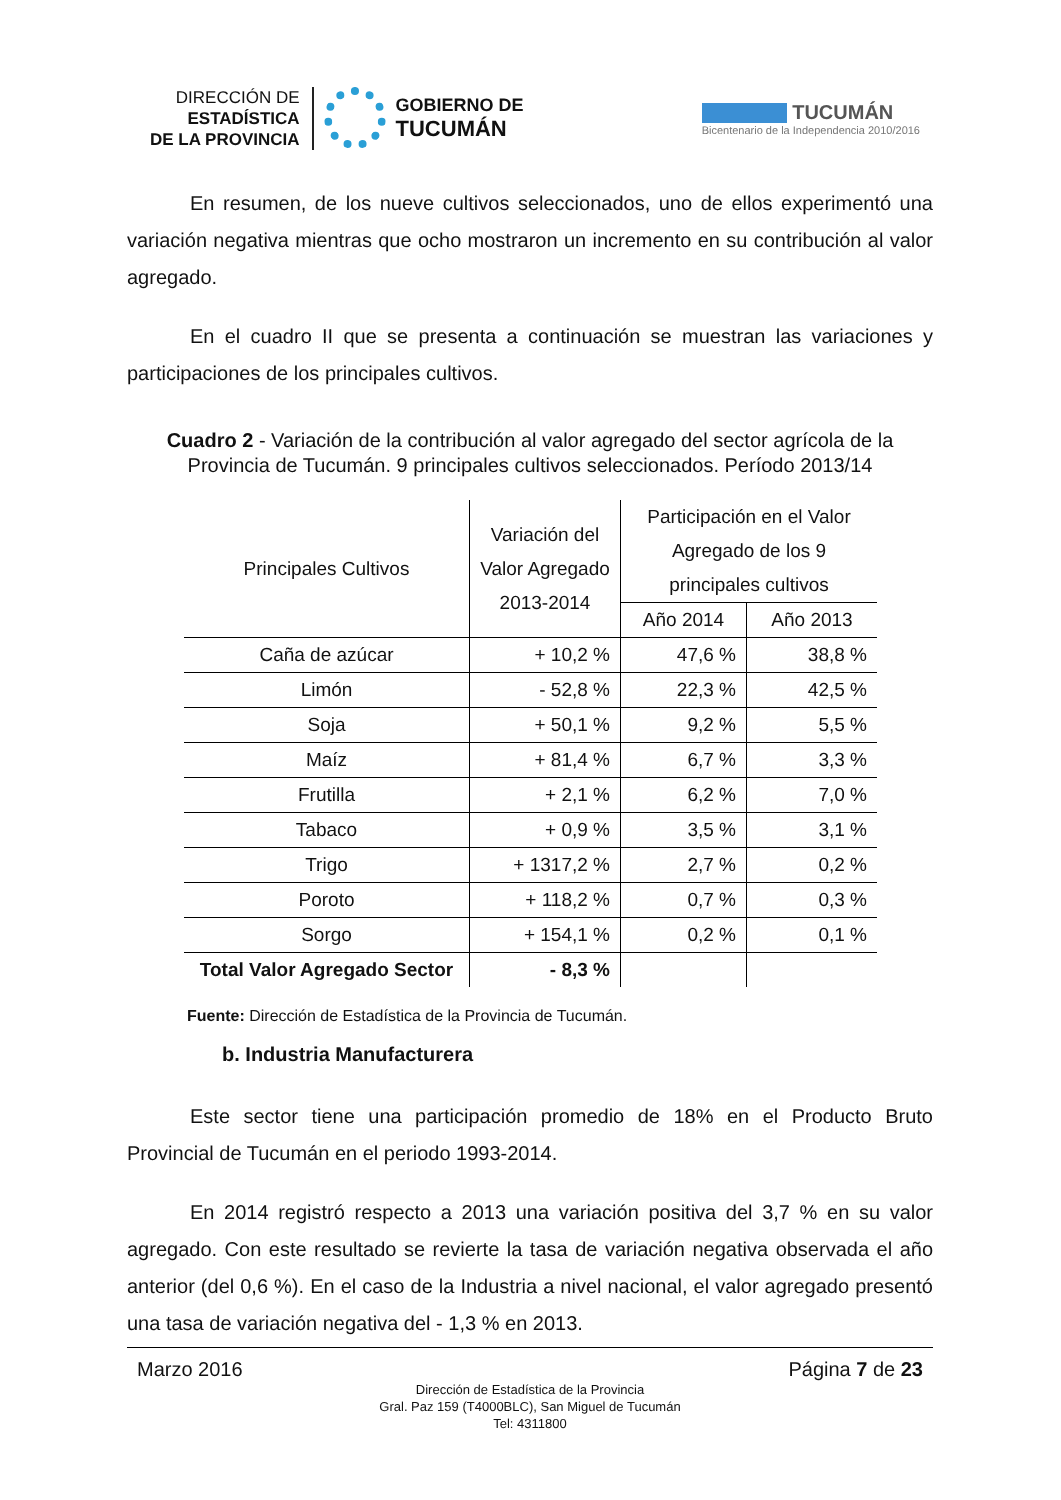DIRECCIÓN DE
ESTADÍSTICA
DE LA PROVINCIA
GOBIERNO DE
TUCUMÁN
TUCUMÁN
Bicentenario de la Independencia 2010/2016
En resumen, de los nueve cultivos seleccionados, uno de ellos experimentó una variación negativa mientras que ocho mostraron un incremento en su contribución al valor agregado.
En el cuadro II que se presenta a continuación se muestran las variaciones y participaciones de los principales cultivos.
Cuadro 2 - Variación de la contribución al valor agregado del sector agrícola de la Provincia de Tucumán. 9 principales cultivos seleccionados. Período 2013/14
| Principales Cultivos | Variación del Valor Agregado 2013-2014 | Participación en el Valor Agregado de los 9 principales cultivos | |
| --- | --- | --- | --- |
| | | Año 2014 | Año 2013 |
| Caña de azúcar | + 10,2 % | 47,6 % | 38,8 % |
| Limón | - 52,8 % | 22,3 % | 42,5 % |
| Soja | + 50,1 % | 9,2 % | 5,5 % |
| Maíz | + 81,4 % | 6,7 % | 3,3 % |
| Frutilla | + 2,1 % | 6,2 % | 7,0 % |
| Tabaco | + 0,9 % | 3,5 % | 3,1 % |
| Trigo | + 1317,2 % | 2,7 % | 0,2 % |
| Poroto | + 118,2 % | 0,7 % | 0,3 % |
| Sorgo | + 154,1 % | 0,2 % | 0,1 % |
| Total Valor Agregado Sector | - 8,3 % | | |
Fuente: Dirección de Estadística de la Provincia de Tucumán.
b. Industria Manufacturera
Este sector tiene una participación promedio de 18% en el Producto Bruto Provincial de Tucumán en el periodo 1993-2014.
En 2014 registró respecto a 2013 una variación positiva del 3,7 % en su valor agregado. Con este resultado se revierte la tasa de variación negativa observada el año anterior (del 0,6 %). En el caso de la Industria a nivel nacional, el valor agregado presentó una tasa de variación negativa del - 1,3 % en 2013.
Marzo 2016 Página 7 de 23
Dirección de Estadística de la Provincia
Gral. Paz 159 (T4000BLC), San Miguel de Tucumán
Tel: 4311800